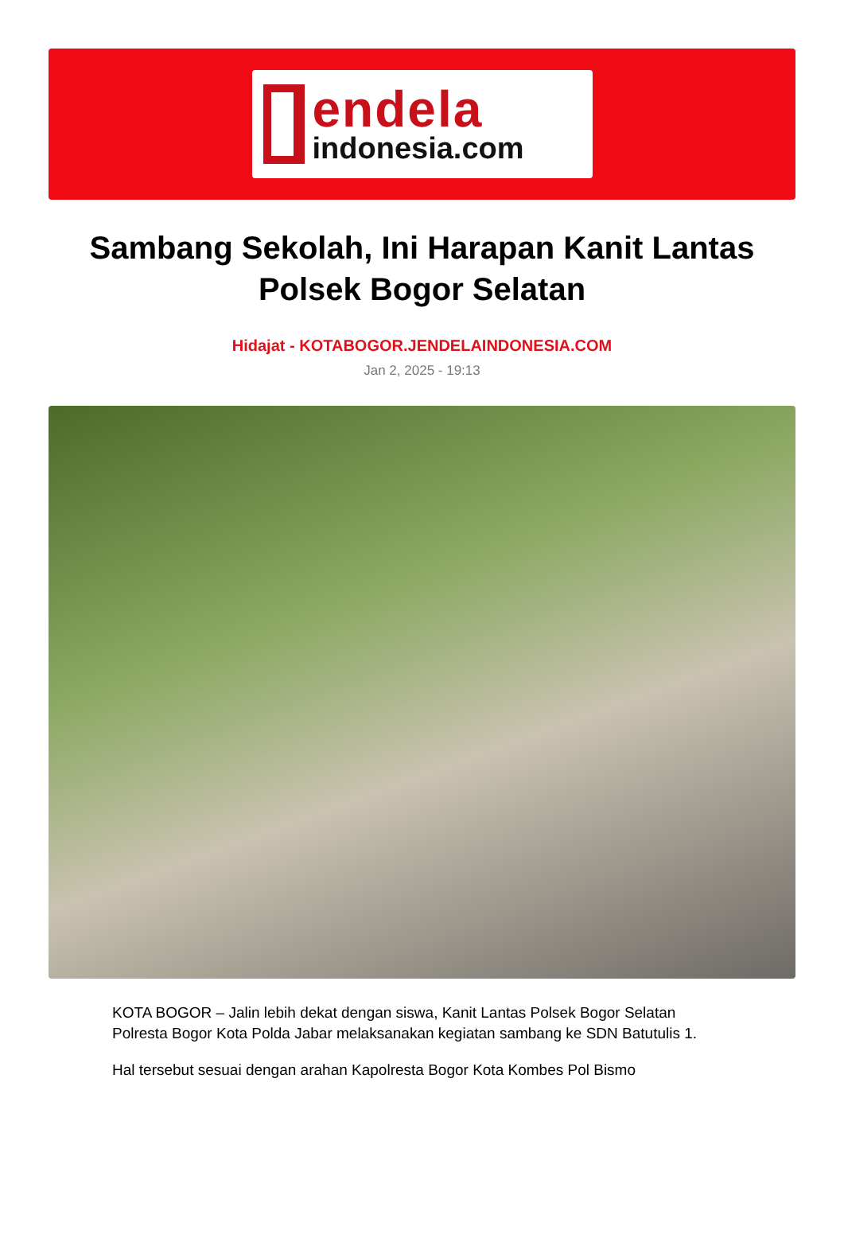endela
indonesia.com
Sambang Sekolah, Ini Harapan Kanit Lantas Polsek Bogor Selatan
Hidajat - KOTABOGOR.JENDELAINDONESIA.COM
Jan 2, 2025 - 19:13
KOTA BOGOR – Jalin lebih dekat dengan siswa, Kanit Lantas Polsek Bogor Selatan Polresta Bogor Kota Polda Jabar melaksanakan kegiatan sambang ke SDN Batutulis 1.
Hal tersebut sesuai dengan arahan Kapolresta Bogor Kota Kombes Pol Bismo